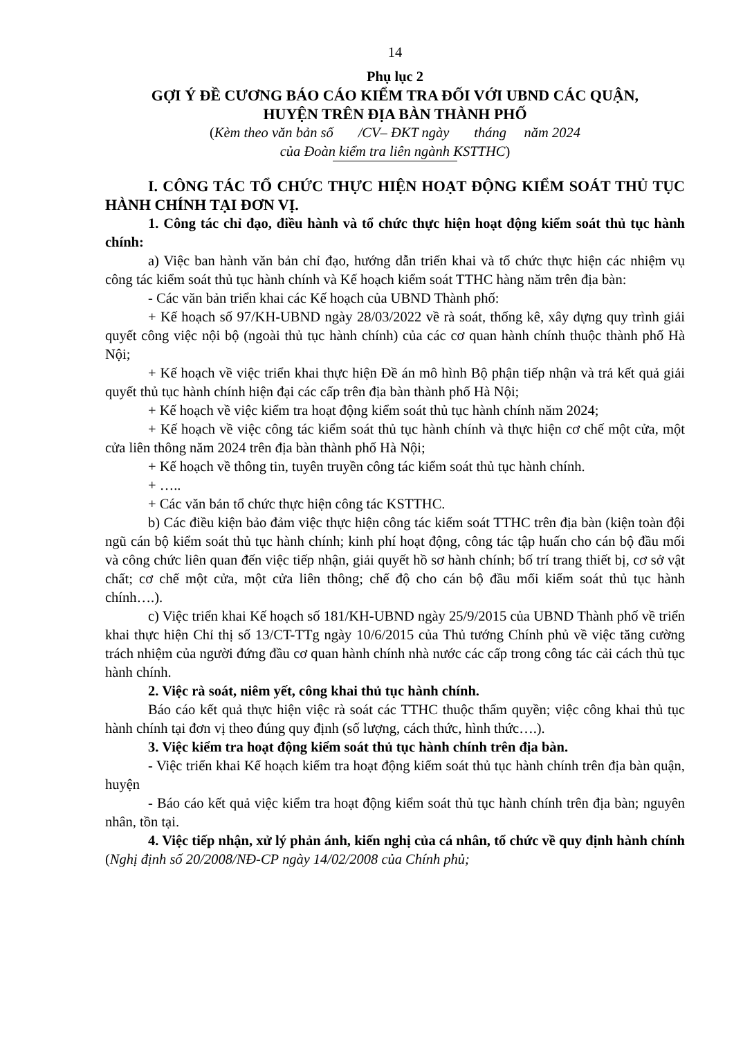14
Phụ lục 2
GỢI Ý ĐỀ CƯƠNG BÁO CÁO KIỂM TRA ĐỐI VỚI UBND CÁC QUẬN,
HUYỆN TRÊN ĐỊA BÀN THÀNH PHỐ
(Kèm theo văn bản số /CV– ĐKT ngày tháng năm 2024
của Đoàn kiểm tra liên ngành KSTTHC)
I. CÔNG TÁC TỔ CHỨC THỰC HIỆN HOẠT ĐỘNG KIỂM SOÁT THỦ TỤC HÀNH CHÍNH TẠI ĐƠN VỊ.
1. Công tác chỉ đạo, điều hành và tổ chức thực hiện hoạt động kiểm soát thủ tục hành chính:
a) Việc ban hành văn bản chỉ đạo, hướng dẫn triển khai và tổ chức thực hiện các nhiệm vụ công tác kiểm soát thủ tục hành chính và Kế hoạch kiểm soát TTHC hàng năm trên địa bàn:
- Các văn bản triển khai các Kế hoạch của UBND Thành phố:
+ Kế hoạch số 97/KH-UBND ngày 28/03/2022 về rà soát, thống kê, xây dựng quy trình giải quyết công việc nội bộ (ngoài thủ tục hành chính) của các cơ quan hành chính thuộc thành phố Hà Nội;
+ Kế hoạch về việc triển khai thực hiện Đề án mô hình Bộ phận tiếp nhận và trả kết quả giải quyết thủ tục hành chính hiện đại các cấp trên địa bàn thành phố Hà Nội;
+ Kế hoạch về việc kiểm tra hoạt động kiểm soát thủ tục hành chính năm 2024;
+ Kế hoạch về việc công tác kiểm soát thủ tục hành chính và thực hiện cơ chế một cửa, một cửa liên thông năm 2024 trên địa bàn thành phố Hà Nội;
+ Kế hoạch về thông tin, tuyên truyền công tác kiểm soát thủ tục hành chính.
+ …..
+ Các văn bản tổ chức thực hiện công tác KSTTHC.
b) Các điều kiện bảo đảm việc thực hiện công tác kiểm soát TTHC trên địa bàn (kiện toàn đội ngũ cán bộ kiểm soát thủ tục hành chính; kinh phí hoạt động, công tác tập huấn cho cán bộ đầu mối và công chức liên quan đến việc tiếp nhận, giải quyết hồ sơ hành chính; bố trí trang thiết bị, cơ sở vật chất; cơ chế một cửa, một cửa liên thông; chế độ cho cán bộ đầu mối kiểm soát thủ tục hành chính….).
c) Việc triển khai Kế hoạch số 181/KH-UBND ngày 25/9/2015 của UBND Thành phố về triển khai thực hiện Chỉ thị số 13/CT-TTg ngày 10/6/2015 của Thủ tướng Chính phủ về việc tăng cường trách nhiệm của người đứng đầu cơ quan hành chính nhà nước các cấp trong công tác cải cách thủ tục hành chính.
2. Việc rà soát, niêm yết, công khai thủ tục hành chính.
Báo cáo kết quả thực hiện việc rà soát các TTHC thuộc thẩm quyền; việc công khai thủ tục hành chính tại đơn vị theo đúng quy định (số lượng, cách thức, hình thức….).
3. Việc kiểm tra hoạt động kiểm soát thủ tục hành chính trên địa bàn.
- Việc triển khai Kế hoạch kiểm tra hoạt động kiểm soát thủ tục hành chính trên địa bàn quận, huyện
- Báo cáo kết quả việc kiểm tra hoạt động kiểm soát thủ tục hành chính trên địa bàn; nguyên nhân, tồn tại.
4. Việc tiếp nhận, xử lý phản ánh, kiến nghị của cá nhân, tổ chức về quy định hành chính (Nghị định số 20/2008/NĐ-CP ngày 14/02/2008 của Chính phủ;